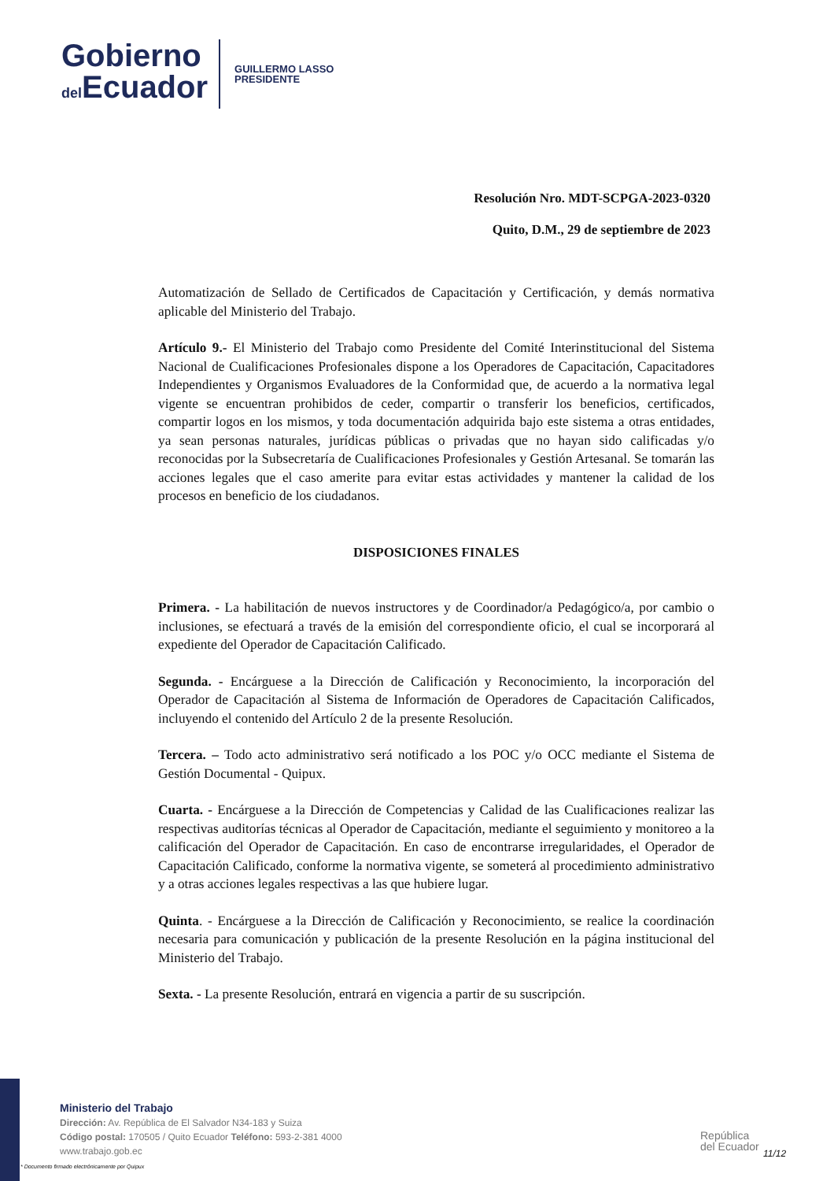Gobierno
del Ecuador
GUILLERMO LASSO
PRESIDENTE
Resolución Nro. MDT-SCPGA-2023-0320
Quito, D.M., 29 de septiembre de 2023
Automatización de Sellado de Certificados de Capacitación y Certificación, y demás normativa aplicable del Ministerio del Trabajo.
Artículo 9.- El Ministerio del Trabajo como Presidente del Comité Interinstitucional del Sistema Nacional de Cualificaciones Profesionales dispone a los Operadores de Capacitación, Capacitadores Independientes y Organismos Evaluadores de la Conformidad que, de acuerdo a la normativa legal vigente se encuentran prohibidos de ceder, compartir o transferir los beneficios, certificados, compartir logos en los mismos, y toda documentación adquirida bajo este sistema a otras entidades, ya sean personas naturales, jurídicas públicas o privadas que no hayan sido calificadas y/o reconocidas por la Subsecretaría de Cualificaciones Profesionales y Gestión Artesanal. Se tomarán las acciones legales que el caso amerite para evitar estas actividades y mantener la calidad de los procesos en beneficio de los ciudadanos.
DISPOSICIONES FINALES
Primera. - La habilitación de nuevos instructores y de Coordinador/a Pedagógico/a, por cambio o inclusiones, se efectuará a través de la emisión del correspondiente oficio, el cual se incorporará al expediente del Operador de Capacitación Calificado.
Segunda. - Encárguese a la Dirección de Calificación y Reconocimiento, la incorporación del Operador de Capacitación al Sistema de Información de Operadores de Capacitación Calificados, incluyendo el contenido del Artículo 2 de la presente Resolución.
Tercera. – Todo acto administrativo será notificado a los POC y/o OCC mediante el Sistema de Gestión Documental - Quipux.
Cuarta. - Encárguese a la Dirección de Competencias y Calidad de las Cualificaciones realizar las respectivas auditorías técnicas al Operador de Capacitación, mediante el seguimiento y monitoreo a la calificación del Operador de Capacitación. En caso de encontrarse irregularidades, el Operador de Capacitación Calificado, conforme la normativa vigente, se someterá al procedimiento administrativo y a otras acciones legales respectivas a las que hubiere lugar.
Quinta. - Encárguese a la Dirección de Calificación y Reconocimiento, se realice la coordinación necesaria para comunicación y publicación de la presente Resolución en la página institucional del Ministerio del Trabajo.
Sexta. - La presente Resolución, entrará en vigencia a partir de su suscripción.
Ministerio del Trabajo
Dirección: Av. República de El Salvador N34-183 y Suiza
Código postal: 170505 / Quito Ecuador Teléfono: 593-2-381 4000
www.trabajo.gob.ec
República
del Ecuador
11/12
* Documento firmado electrónicamente por Quipux